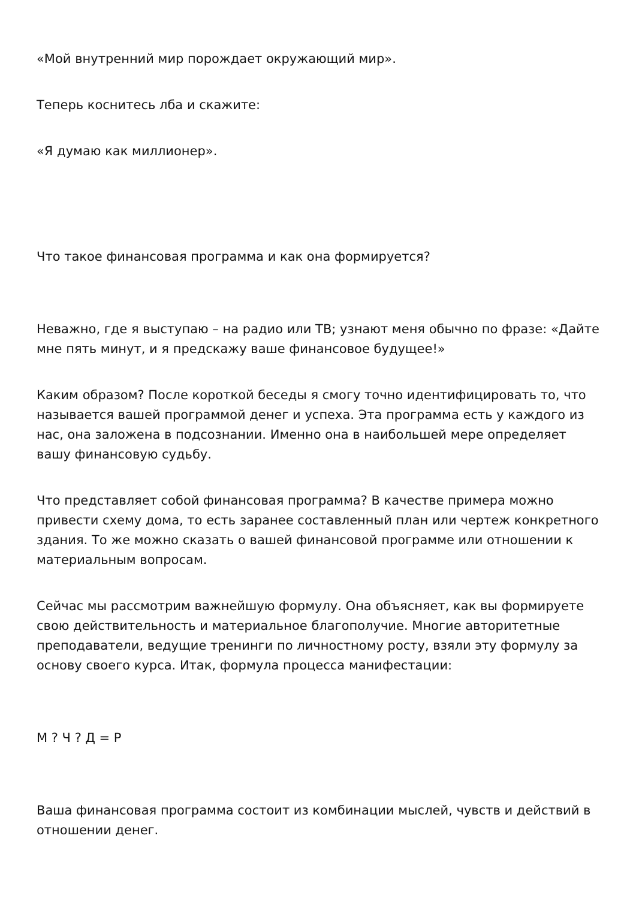«Мой внутренний мир порождает окружающий мир».
Теперь коснитесь лба и скажите:
«Я думаю как миллионер».
Что такое финансовая программа и как она формируется?
Неважно, где я выступаю – на радио или ТВ; узнают меня обычно по фразе: «Дайте мне пять минут, и я предскажу ваше финансовое будущее!»
Каким образом? После короткой беседы я смогу точно идентифицировать то, что называется вашей программой денег и успеха. Эта программа есть у каждого из нас, она заложена в подсознании. Именно она в наибольшей мере определяет вашу финансовую судьбу.
Что представляет собой финансовая программа? В качестве примера можно привести схему дома, то есть заранее составленный план или чертеж конкретного здания. То же можно сказать о вашей финансовой программе или отношении к материальным вопросам.
Сейчас мы рассмотрим важнейшую формулу. Она объясняет, как вы формируете свою действительность и материальное благополучие. Многие авторитетные преподаватели, ведущие тренинги по личностному росту, взяли эту формулу за основу своего курса. Итак, формула процесса манифестации:
М ? Ч ? Д = Р
Ваша финансовая программа состоит из комбинации мыслей, чувств и действий в отношении денег.